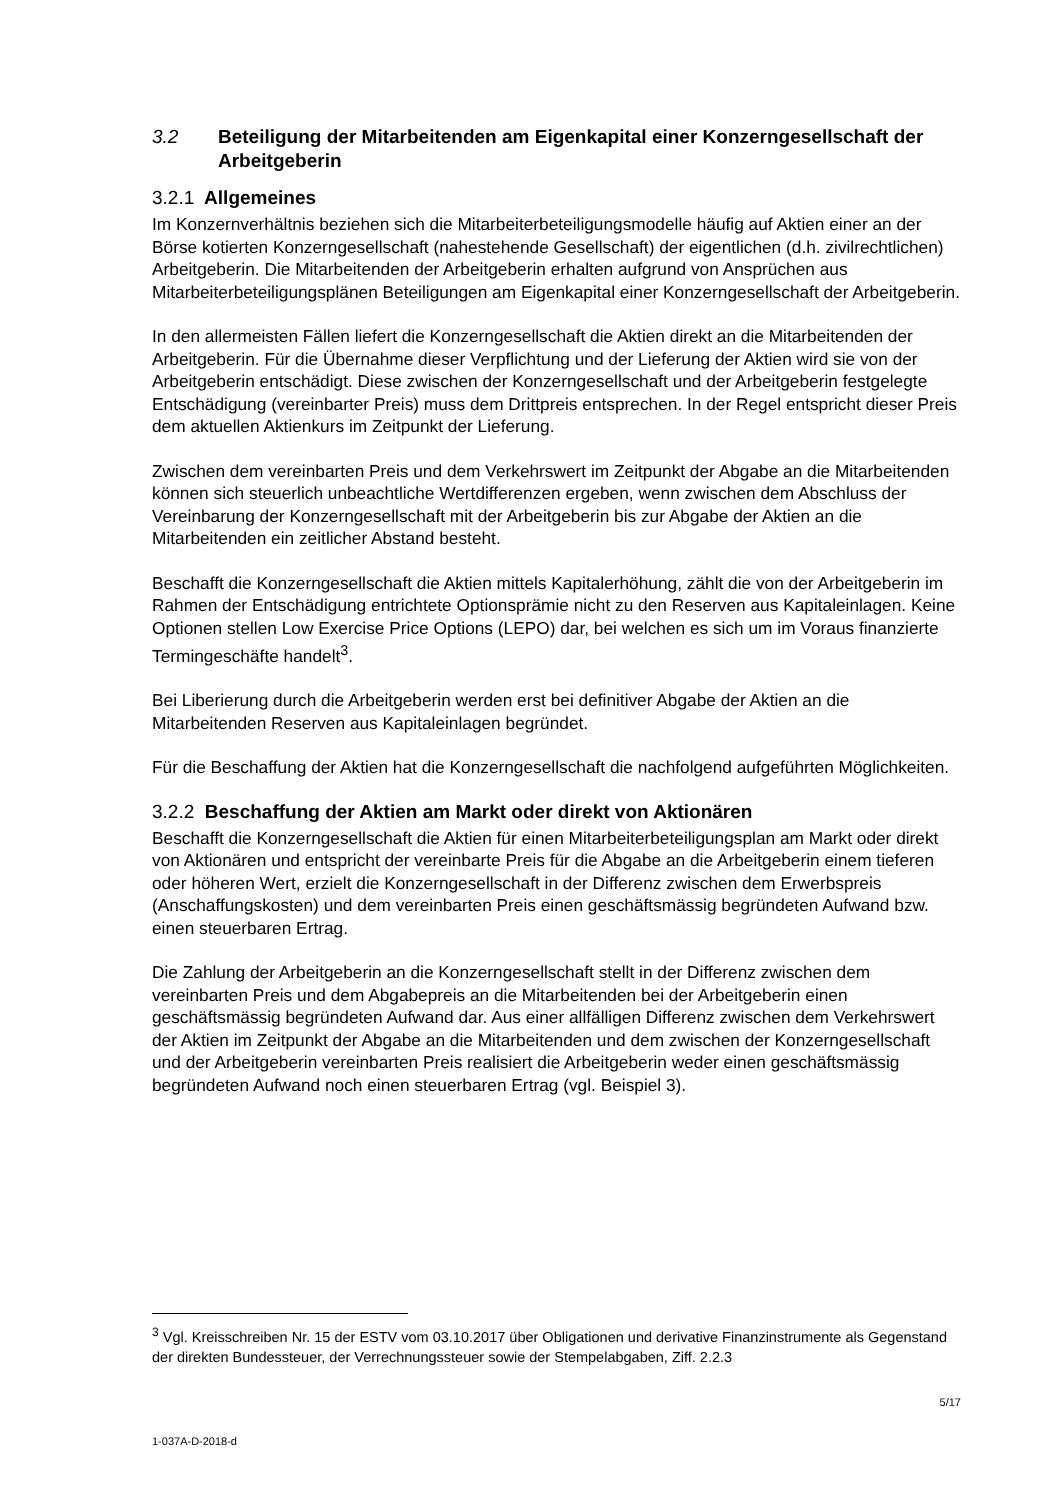3.2 Beteiligung der Mitarbeitenden am Eigenkapital einer Konzerngesell­schaft der Arbeitgeberin
3.2.1 Allgemeines
Im Konzernverhältnis beziehen sich die Mitarbeiterbeteiligungsmodelle häufig auf Aktien einer an der Börse kotierten Konzerngesellschaft (nahestehende Gesellschaft) der eigentlichen (d.h. zivilrechtlichen) Arbeitgeberin. Die Mitarbeitenden der Arbeitgeberin erhalten aufgrund von Ansprüchen aus Mitarbeiterbeteiligungsplänen Beteiligungen am Eigenkapital einer Konzerngesellschaft der Arbeitgeberin.
In den allermeisten Fällen liefert die Konzerngesellschaft die Aktien direkt an die Mitarbeitenden der Arbeitgeberin. Für die Übernahme dieser Verpflichtung und der Lieferung der Aktien wird sie von der Arbeitgeberin entschädigt. Diese zwischen der Konzerngesellschaft und der Arbeitgeberin festgelegte Entschädigung (vereinbarter Preis) muss dem Drittpreis entsprechen. In der Regel entspricht dieser Preis dem aktuellen Aktienkurs im Zeitpunkt der Lieferung.
Zwischen dem vereinbarten Preis und dem Verkehrswert im Zeitpunkt der Abgabe an die Mitarbeitenden können sich steuerlich unbeachtliche Wertdifferenzen ergeben, wenn zwischen dem Abschluss der Vereinbarung der Konzerngesellschaft mit der Arbeitgeberin bis zur Abgabe der Aktien an die Mitarbeitenden ein zeitlicher Abstand besteht.
Beschafft die Konzerngesellschaft die Aktien mittels Kapitalerhöhung, zählt die von der Arbeitgeberin im Rahmen der Entschädigung entrichtete Optionsprämie nicht zu den Reserven aus Kapitaleinlagen. Keine Optionen stellen Low Exercise Price Options (LEPO) dar, bei welchen es sich um im Voraus finanzierte Termingeschäfte handelt<sup>3</sup>.
Bei Liberierung durch die Arbeitgeberin werden erst bei definitiver Abgabe der Aktien an die Mitarbeitenden Reserven aus Kapitaleinlagen begründet.
Für die Beschaffung der Aktien hat die Konzerngesellschaft die nachfolgend aufgeführten Möglichkeiten.
3.2.2 Beschaffung der Aktien am Markt oder direkt von Aktionären
Beschafft die Konzerngesellschaft die Aktien für einen Mitarbeiterbeteiligungsplan am Markt oder direkt von Aktionären und entspricht der vereinbarte Preis für die Abgabe an die Arbeitgeberin einem tieferen oder höheren Wert, erzielt die Konzerngesellschaft in der Differenz zwischen dem Erwerbspreis (Anschaffungskosten) und dem vereinbarten Preis einen geschäftsmässig begründeten Aufwand bzw. einen steuerbaren Ertrag.
Die Zahlung der Arbeitgeberin an die Konzerngesellschaft stellt in der Differenz zwischen dem vereinbarten Preis und dem Abgabepreis an die Mitarbeitenden bei der Arbeitgeberin einen geschäftsmässig begründeten Aufwand dar. Aus einer allfälligen Differenz zwischen dem Verkehrswert der Aktien im Zeitpunkt der Abgabe an die Mitarbeitenden und dem zwischen der Konzerngesellschaft und der Arbeitgeberin vereinbarten Preis realisiert die Arbeitgeberin weder einen geschäftsmässig begründeten Aufwand noch einen steuerbaren Ertrag (vgl. Beispiel 3).
<sup>3</sup> Vgl. Kreisschreiben Nr. 15 der ESTV vom 03.10.2017 über Obligationen und derivative Finanzinstrumente als Gegenstand der direkten Bundessteuer, der Verrechnungssteuer sowie der Stempelabgaben, Ziff. 2.2.3
5/17
1-037A-D-2018-d